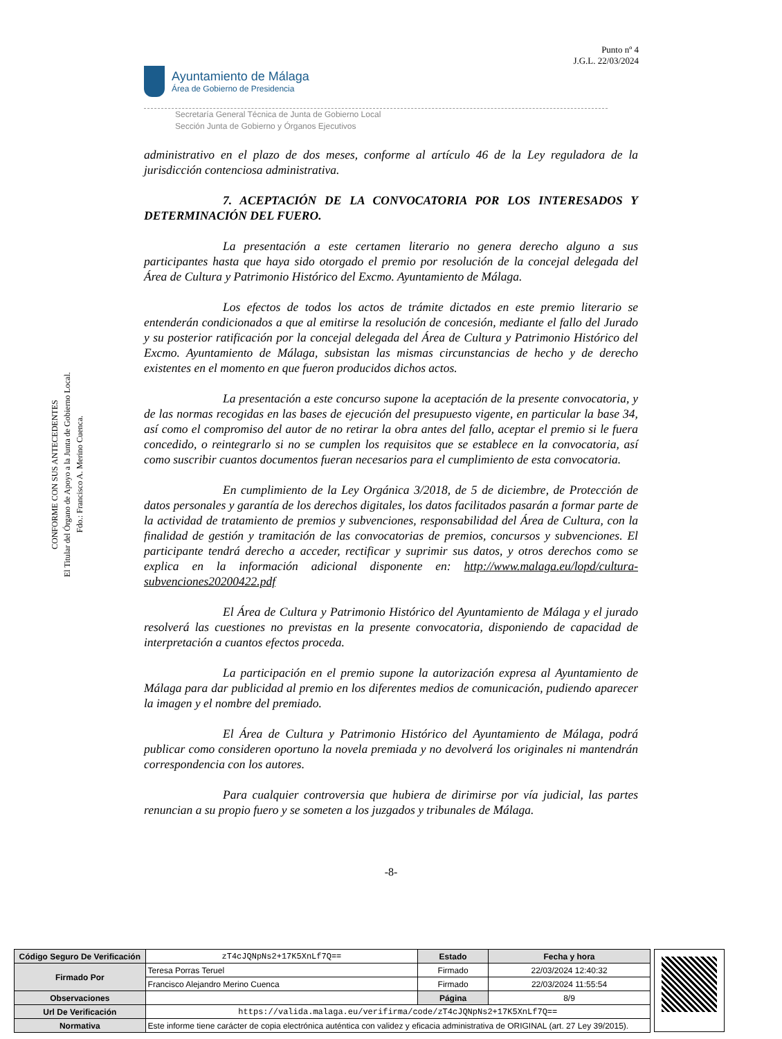Punto nº 4
J.G.L. 22/03/2024
Ayuntamiento de Málaga
Área de Gobierno de Presidencia
Secretaría General Técnica de Junta de Gobierno Local
Sección Junta de Gobierno y Órganos Ejecutivos
CONFORME CON SUS ANTECEDENTES
El Titular del Órgano de Apoyo a la Junta de Gobierno Local.
Fdo.: Francisco A. Merino Cuenca.
administrativo en el plazo de dos meses, conforme al artículo 46 de la Ley reguladora de la jurisdicción contenciosa administrativa.
7. ACEPTACIÓN DE LA CONVOCATORIA POR LOS INTERESADOS Y DETERMINACIÓN DEL FUERO.
La presentación a este certamen literario no genera derecho alguno a sus participantes hasta que haya sido otorgado el premio por resolución de la concejal delegada del Área de Cultura y Patrimonio Histórico del Excmo. Ayuntamiento de Málaga.
Los efectos de todos los actos de trámite dictados en este premio literario se entenderán condicionados a que al emitirse la resolución de concesión, mediante el fallo del Jurado y su posterior ratificación por la concejal delegada del Área de Cultura y Patrimonio Histórico del Excmo. Ayuntamiento de Málaga, subsistan las mismas circunstancias de hecho y de derecho existentes en el momento en que fueron producidos dichos actos.
La presentación a este concurso supone la aceptación de la presente convocatoria, y de las normas recogidas en las bases de ejecución del presupuesto vigente, en particular la base 34, así como el compromiso del autor de no retirar la obra antes del fallo, aceptar el premio si le fuera concedido, o reintegrarlo si no se cumplen los requisitos que se establece en la convocatoria, así como suscribir cuantos documentos fueran necesarios para el cumplimiento de esta convocatoria.
En cumplimiento de la Ley Orgánica 3/2018, de 5 de diciembre, de Protección de datos personales y garantía de los derechos digitales, los datos facilitados pasarán a formar parte de la actividad de tratamiento de premios y subvenciones, responsabilidad del Área de Cultura, con la finalidad de gestión y tramitación de las convocatorias de premios, concursos y subvenciones. El participante tendrá derecho a acceder, rectificar y suprimir sus datos, y otros derechos como se explica en la información adicional disponente en: http://www.malaga.eu/lopd/cultura-subvenciones20200422.pdf
El Área de Cultura y Patrimonio Histórico del Ayuntamiento de Málaga y el jurado resolverá las cuestiones no previstas en la presente convocatoria, disponiendo de capacidad de interpretación a cuantos efectos proceda.
La participación en el premio supone la autorización expresa al Ayuntamiento de Málaga para dar publicidad al premio en los diferentes medios de comunicación, pudiendo aparecer la imagen y el nombre del premiado.
El Área de Cultura y Patrimonio Histórico del Ayuntamiento de Málaga, podrá publicar como consideren oportuno la novela premiada y no devolverá los originales ni mantendrán correspondencia con los autores.
Para cualquier controversia que hubiera de dirimirse por vía judicial, las partes renuncian a su propio fuero y se someten a los juzgados y tribunales de Málaga.
-8-
| Código Seguro De Verificación | zT4cJQNpNs2+17K5XnLf7Q== | Estado | Fecha y hora |
| Firmado Por | Teresa Porras Teruel | Firmado | 22/03/2024 12:40:32 |
| | Francisco Alejandro Merino Cuenca | Firmado | 22/03/2024 11:55:54 |
| Observaciones | | Página | 8/9 |
| Url De Verificación | https://valida.malaga.eu/verifirma/code/zT4cJQNpNs2+17K5XnLf7Q== | | |
| Normativa | Este informe tiene carácter de copia electrónica auténtica con validez y eficacia administrativa de ORIGINAL (art. 27 Ley 39/2015). | | |